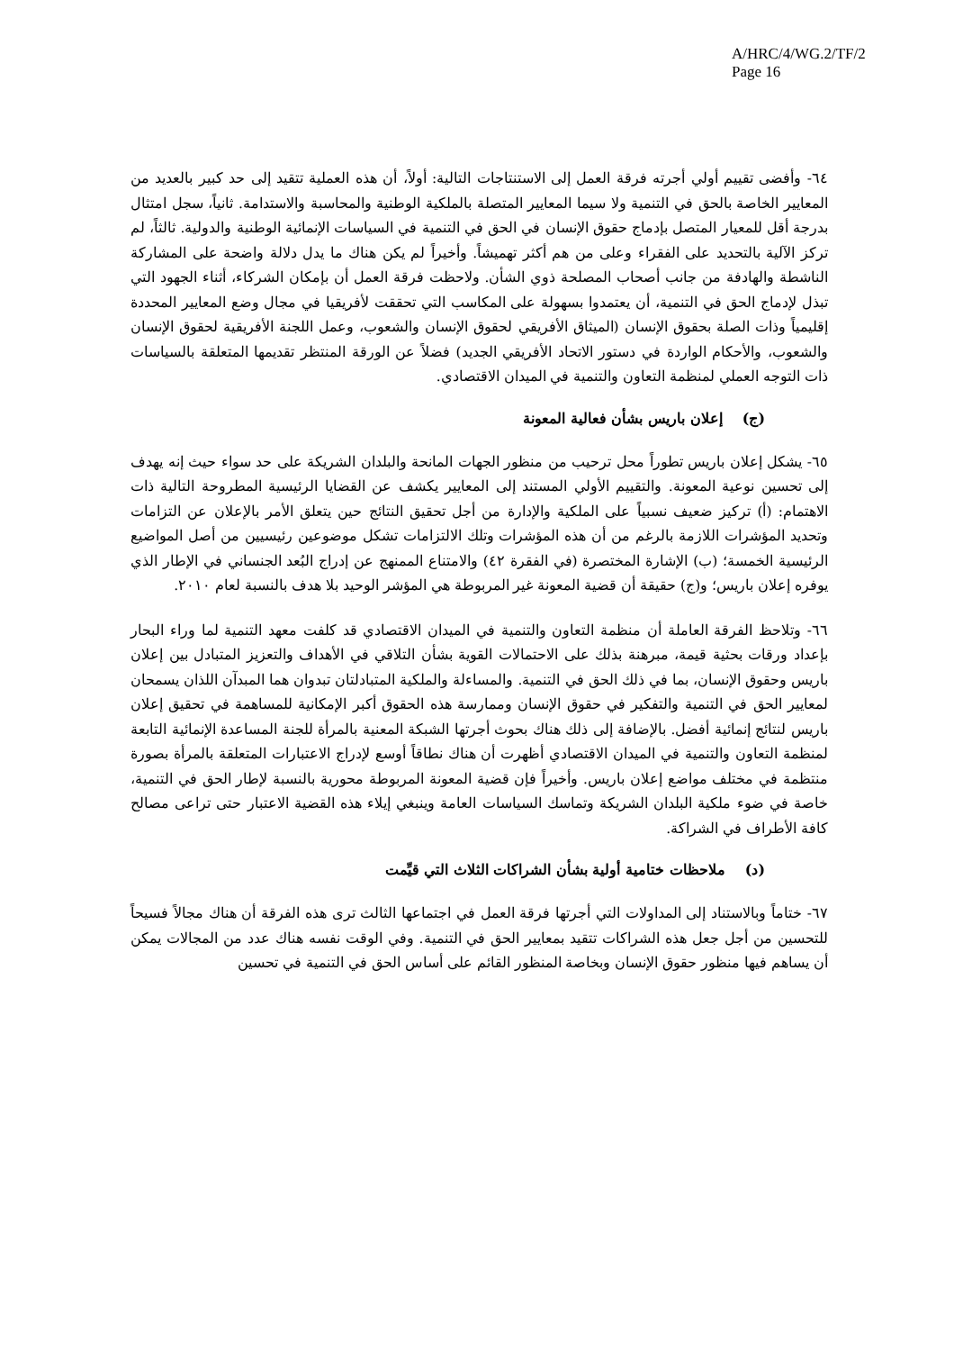A/HRC/4/WG.2/TF/2
Page 16
٦٤- وأفضى تقييم أولي أجرته فرقة العمل إلى الاستنتاجات التالية: أولاً، أن هذه العملية تتقيد إلى حد كبير بالعديد من المعايير الخاصة بالحق في التنمية ولا سيما المعايير المتصلة بالملكية الوطنية والمحاسبة والاستدامة. ثانياً، سجل امتثال بدرجة أقل للمعيار المتصل بإدماج حقوق الإنسان في الحق في التنمية في السياسات الإنمائية الوطنية والدولية. ثالثاً، لم تركز الآلية بالتحديد على الفقراء وعلى من هم أكثر تهميشاً. وأخيراً لم يكن هناك ما يدل دلالة واضحة على المشاركة الناشطة والهادفة من جانب أصحاب المصلحة ذوي الشأن. ولاحظت فرقة العمل أن بإمكان الشركاء، أثناء الجهود التي تبذل لإدماج الحق في التنمية، أن يعتمدوا بسهولة على المكاسب التي تحققت لأفريقيا في مجال وضع المعايير المحددة إقليمياً وذات الصلة بحقوق الإنسان (الميثاق الأفريقي لحقوق الإنسان والشعوب، وعمل اللجنة الأفريقية لحقوق الإنسان والشعوب، والأحكام الواردة في دستور الاتحاد الأفريقي الجديد) فضلاً عن الورقة المنتظر تقديمها المتعلقة بالسياسات ذات التوجه العملي لمنظمة التعاون والتنمية في الميدان الاقتصادي.
(ج) إعلان باريس بشأن فعالية المعونة
٦٥- يشكل إعلان باريس تطوراً محل ترحيب من منظور الجهات المانحة والبلدان الشريكة على حد سواء حيث إنه يهدف إلى تحسين نوعية المعونة. والتقييم الأولي المستند إلى المعايير يكشف عن القضايا الرئيسية المطروحة التالية ذات الاهتمام: (أ) تركيز ضعيف نسبياً على الملكية والإدارة من أجل تحقيق النتائج حين يتعلق الأمر بالإعلان عن التزامات وتحديد المؤشرات اللازمة بالرغم من أن هذه المؤشرات وتلك الالتزامات تشكل موضوعين رئيسيين من أصل المواضيع الرئيسية الخمسة؛ (ب) الإشارة المختصرة (في الفقرة ٤٢) والامتناع الممنهج عن إدراج البُعد الجنساني في الإطار الذي يوفره إعلان باريس؛ و(ج) حقيقة أن قضية المعونة غير المربوطة هي المؤشر الوحيد بلا هدف بالنسبة لعام ٢٠١٠.
٦٦- وتلاحظ الفرقة العاملة أن منظمة التعاون والتنمية في الميدان الاقتصادي قد كلفت معهد التنمية لما وراء البحار بإعداد ورقات بحثية قيمة، مبرهنة بذلك على الاحتمالات القوية بشأن التلاقي في الأهداف والتعزيز المتبادل بين إعلان باريس وحقوق الإنسان، بما في ذلك الحق في التنمية. والمساءلة والملكية المتبادلتان تبدوان هما المبدآن اللذان يسمحان لمعايير الحق في التنمية والتفكير في حقوق الإنسان وممارسة هذه الحقوق أكبر الإمكانية للمساهمة في تحقيق إعلان باريس لنتائج إنمائية أفضل. بالإضافة إلى ذلك هناك بحوث أجرتها الشبكة المعنية بالمرأة للجنة المساعدة الإنمائية التابعة لمنظمة التعاون والتنمية في الميدان الاقتصادي أظهرت أن هناك نطاقاً أوسع لإدراج الاعتبارات المتعلقة بالمرأة بصورة منتظمة في مختلف مواضع إعلان باريس. وأخيراً فإن قضية المعونة المربوطة محورية بالنسبة لإطار الحق في التنمية، خاصة في ضوء ملكية البلدان الشريكة وتماسك السياسات العامة وينبغي إيلاء هذه القضية الاعتبار حتى تراعى مصالح كافة الأطراف في الشراكة.
(د) ملاحظات ختامية أولية بشأن الشراكات الثلاث التي قيِّمت
٦٧- ختاماً وبالاستناد إلى المداولات التي أجرتها فرقة العمل في اجتماعها الثالث ترى هذه الفرقة أن هناك مجالاً فسيحاً للتحسين من أجل جعل هذه الشراكات تتقيد بمعايير الحق في التنمية. وفي الوقت نفسه هناك عدد من المجالات يمكن أن يساهم فيها منظور حقوق الإنسان وبخاصة المنظور القائم على أساس الحق في التنمية في تحسين